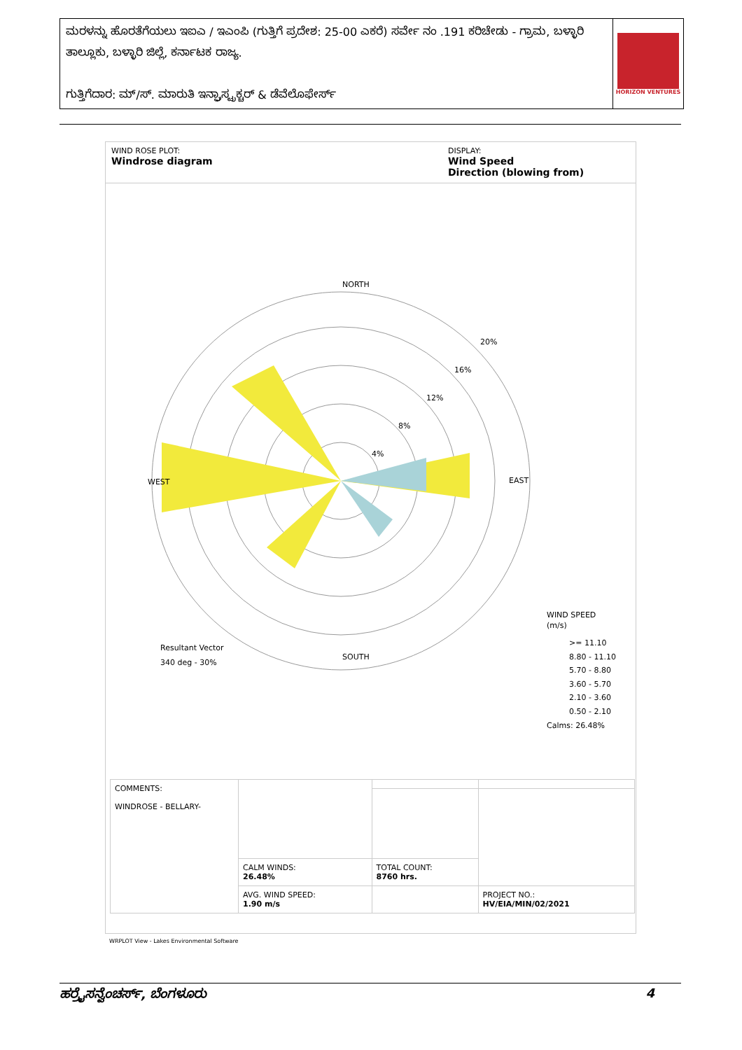ಮರಳನ್ನು ಹೊರತೆಗೆಯಲು ಇಐಎ / ಇಎಂಪಿ (ಗುತ್ತಿಗೆ ಪ್ರದೇಶ: 25-00 ಎಕರೆ) ಸರ್ವೇ ನಂ .191 ಕರಿಚೇಡು - ಗ್ರಾಮ, ಬಳ್ಳಾರಿ ತಾಲ್ಲೂಕು, ಬಳ್ಳಾರಿ ಜಿಲ್ಲೆ, ಕರ್ನಾಟಕ ರಾಜ್ಯ.
ಗುತ್ತಿಗೆದಾರ: ಮ್/ಸ್. ಮಾರುತಿ ಇನ್ಫ್ರಾಸ್ಟ್ರಕ್ಚರ್ & ಡೆವೆಲೊಫೇರ್ಸ್
HORIZON VENTURES
WIND ROSE PLOT:
Windrose diagram
DISPLAY:
Wind Speed
Direction (blowing from)
NORTH
SOUTH
WEST
EAST
20%
16%
12%
8%
4%
Resultant Vector
340 deg - 30%
WIND SPEED
(m/s)
>= 11.10
8.80 - 11.10
5.70 - 8.80
3.60 - 5.70
2.10 - 3.60
0.50 - 2.10
Calms: 26.48%
| COMMENTS: WINDROSE - BELLARY- | | | |
| | CALM WINDS: 26.48% | TOTAL COUNT: 8760 hrs. | |
| | AVG. WIND SPEED: 1.90 m/s | | PROJECT NO.: HV/EIA/MIN/02/2021 |
WRPLOT View - Lakes Environmental Software
ಹರ್ರೈಸನ್ವೆಂಚರ್ಸ್, ಬೆಂಗಳೂರು 4